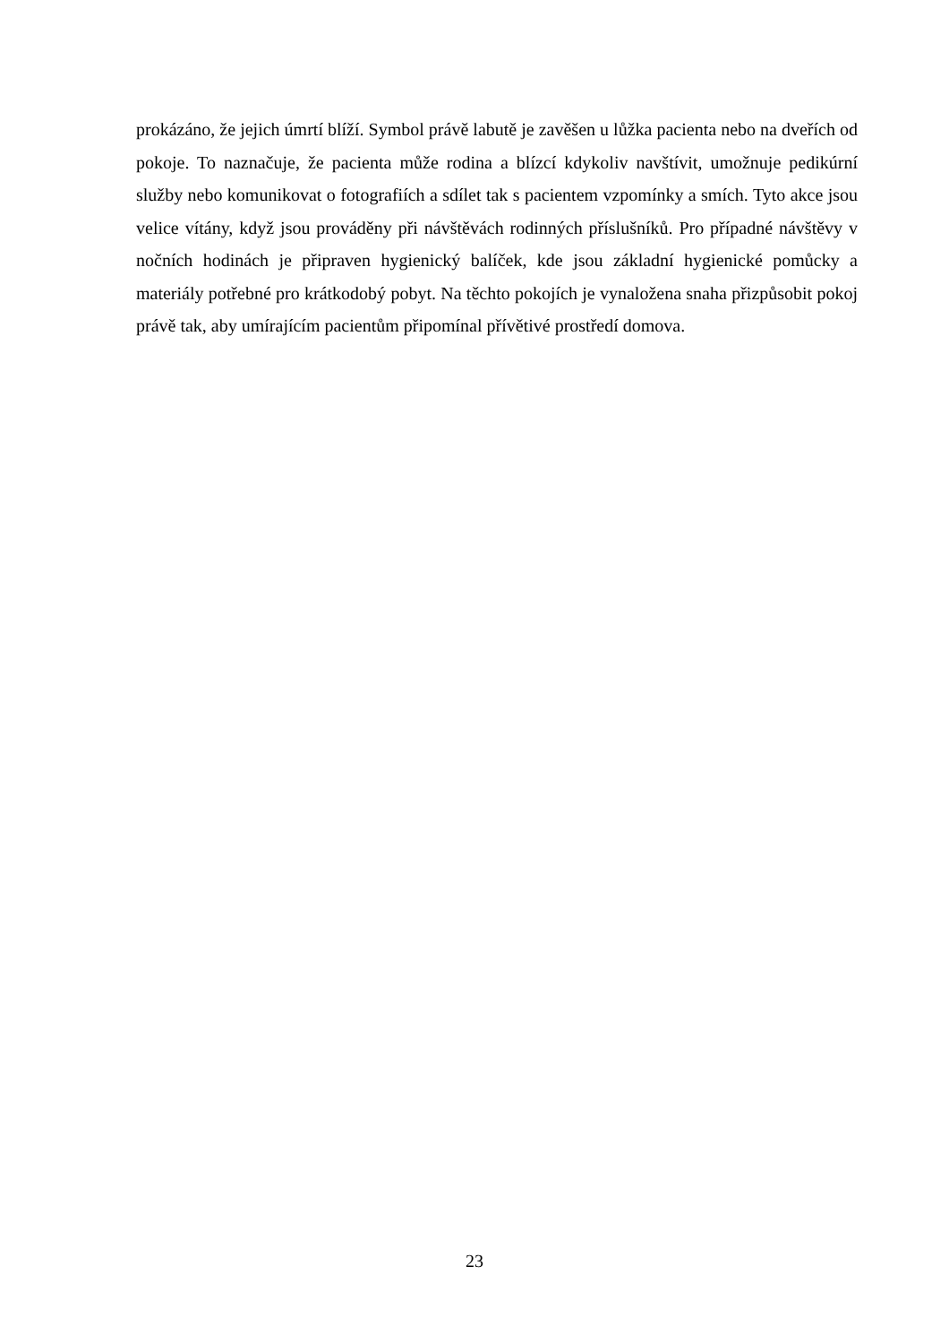prokázáno, že jejich úmrtí blíží. Symbol právě labutě je zavěšen u lůžka pacienta nebo na dveřích od pokoje. To naznačuje, že pacienta může rodina a blízcí kdykoliv navštívit, umožnuje pedikúrní služby nebo komunikovat o fotografiích a sdílet tak s pacientem vzpomínky a smích. Tyto akce jsou velice vítány, když jsou prováděny při návštěvách rodinných příslušníků. Pro případné návštěvy v nočních hodinách je připraven hygienický balíček, kde jsou základní hygienické pomůcky a materiály potřebné pro krátkodobý pobyt. Na těchto pokojích je vynaložena snaha přizpůsobit pokoj právě tak, aby umírajícím pacientům připomínal přívětivé prostředí domova.
23